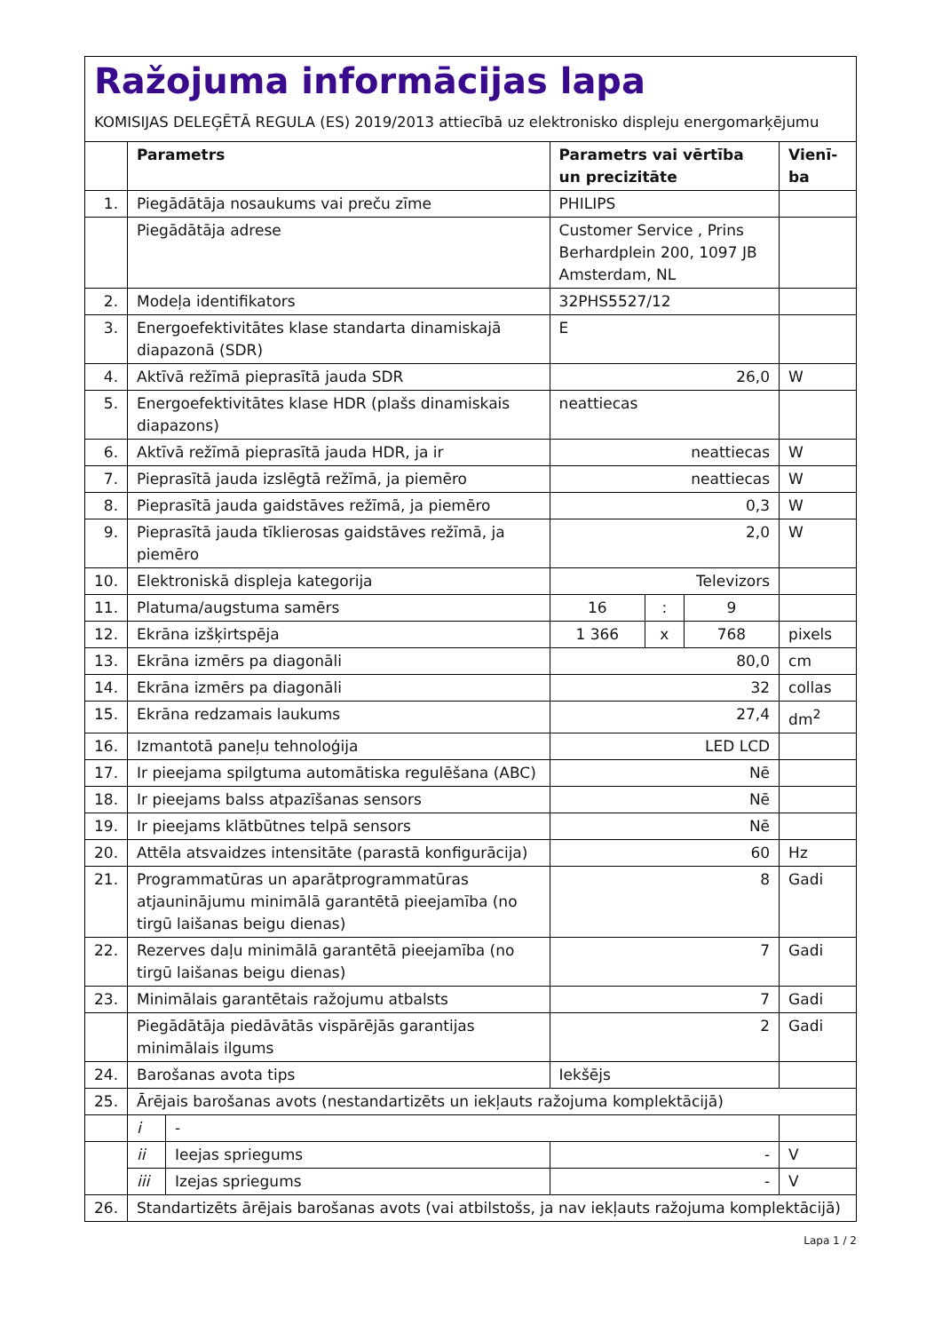Ražojuma informācijas lapa
KOMISIJAS DELEĢĒTĀ REGULA (ES) 2019/2013 attiecībā uz elektronisko displeju energomarķējumu
| | Parametrs | | Parametrs vai vērtība un precizitāte | | | Vienī-ba |
| --- | --- | --- | --- | --- | --- | --- |
| 1. | Piegādātāja nosaukums vai preču zīme | | PHILIPS | | | |
| | Piegādātāja adrese | | Customer Service , Prins Berhardplein 200, 1097 JB Amsterdam, NL | | | |
| 2. | Modeļa identifikators | | 32PHS5527/12 | | | |
| 3. | Energoefektivitātes klase standarta dinamiskajā diapazonā (SDR) | | E | | | |
| 4. | Aktīvā režīmā pieprasītā jauda SDR | | 26,0 | | | W |
| 5. | Energoefektivitātes klase HDR (plašs dinamiskais diapazons) | | neattiecas | | | |
| 6. | Aktīvā režīmā pieprasītā jauda HDR, ja ir | | neattiecas | | | W |
| 7. | Pieprasītā jauda izslēgtā režīmā, ja piemēro | | neattiecas | | | W |
| 8. | Pieprasītā jauda gaidstāves režīmā, ja piemēro | | 0,3 | | | W |
| 9. | Pieprasītā jauda tīklierosas gaidstāves režīmā, ja piemēro | | 2,0 | | | W |
| 10. | Elektroniskā displeja kategorija | | Televizors | | | |
| 11. | Platuma/augstuma samērs | | 16 | : | 9 | |
| 12. | Ekrāna izšķirtspēja | | 1 366 | x | 768 | pixels |
| 13. | Ekrāna izmērs pa diagonāli | | 80,0 | | | cm |
| 14. | Ekrāna izmērs pa diagonāli | | 32 | | | collas |
| 15. | Ekrāna redzamais laukums | | 27,4 | | | dm<sup>2</sup> |
| 16. | Izmantotā paneļu tehnoloģija | | LED LCD | | | |
| 17. | Ir pieejama spilgtuma automātiska regulēšana (ABC) | | Nē | | | |
| 18. | Ir pieejams balss atpazīšanas sensors | | Nē | | | |
| 19. | Ir pieejams klātbūtnes telpā sensors | | Nē | | | |
| 20. | Attēla atsvaidzes intensitāte (parastā konfigurācija) | | 60 | | | Hz |
| 21. | Programmatūras un aparātprogrammatūras atjauninājumu minimālā garantētā pieejamība (no tirgū laišanas beigu dienas) | | 8 | | | Gadi |
| 22. | Rezerves daļu minimālā garantētā pieejamība (no tirgū laišanas beigu dienas) | | 7 | | | Gadi |
| 23. | Minimālais garantētais ražojumu atbalsts | | 7 | | | Gadi |
| | Piegādātāja piedāvātās vispārējās garantijas minimālais ilgums | | 2 | | | Gadi |
| 24. | Barošanas avota tips | | Iekšējs | | | |
| 25. | Ārējais barošanas avots (nestandartizēts un iekļauts ražojuma komplektācijā) | | | | | |
| | i | - | | | | |
| | ii | Ieejas spriegums | - | | | V |
| | iii | Izejas spriegums | - | | | V |
| 26. | Standartizēts ārējais barošanas avots (vai atbilstošs, ja nav iekļauts ražojuma komplektācijā) | | | | | |
Lapa 1 / 2